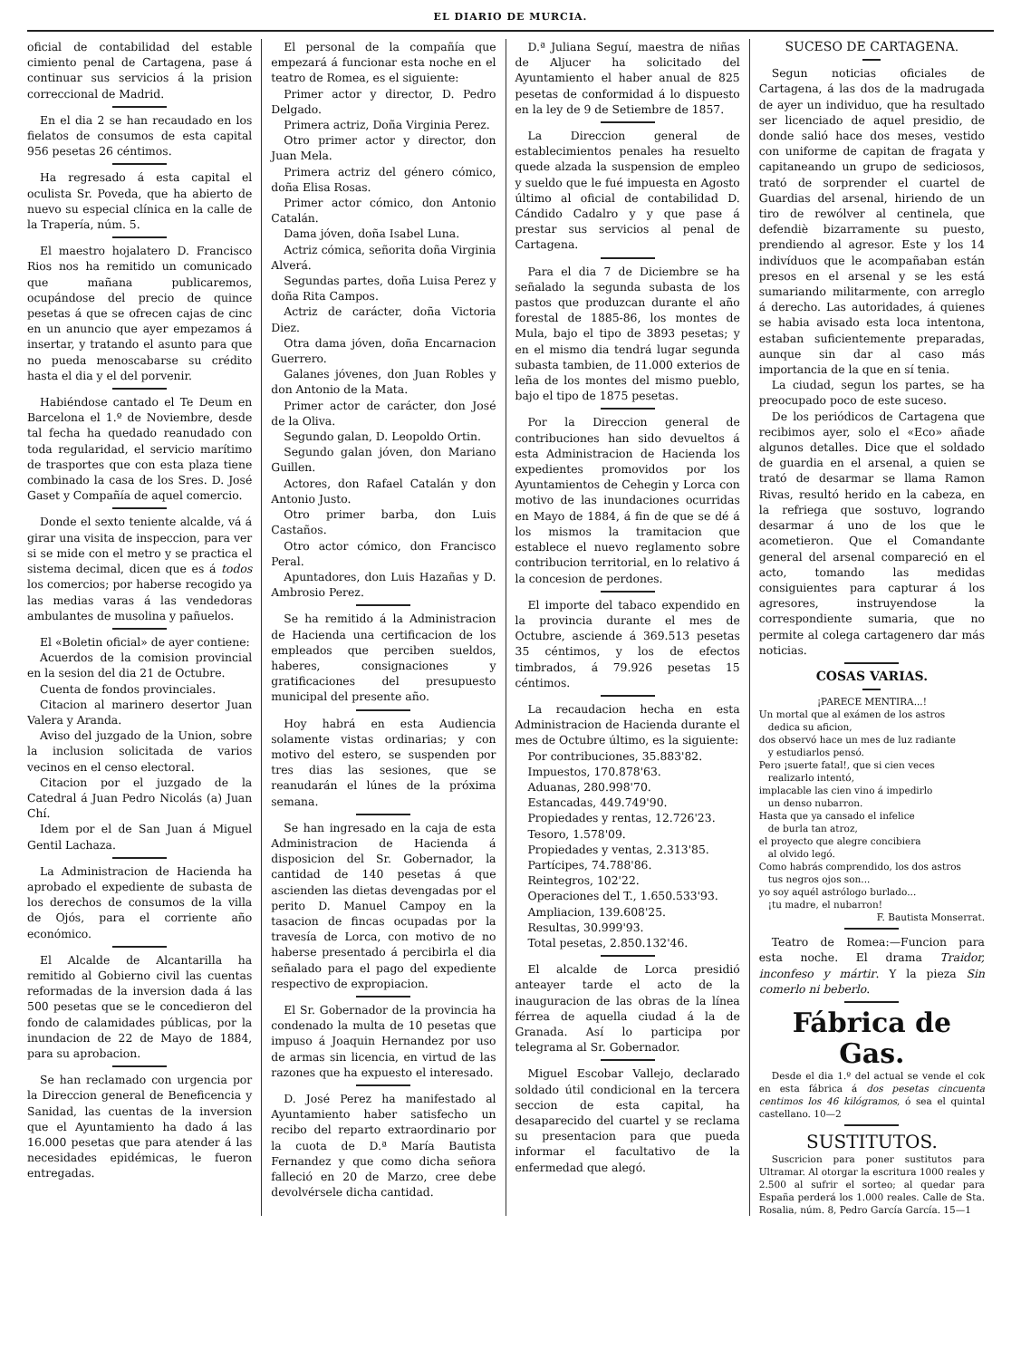EL DIARIO DE MURCIA.
oficial de contabilidad del estable cimiento penal de Cartagena, pase á continuar sus servicios á la prision correccional de Madrid.
En el dia 2 se han recaudado en los fielatos de consumos de esta capital 956 pesetas 26 céntimos.
Ha regresado á esta capital el oculista Sr. Poveda, que ha abierto de nuevo su especial clínica en la calle de la Trapería, núm. 5.
El maestro hojalatero D. Francisco Rios nos ha remitido un comunicado que mañana publicaremos, ocupándose del precio de quince pesetas á que se ofrecen cajas de cinc en un anuncio que ayer empezamos á insertar, y tratando el asunto para que no pueda menoscabarse su crédito hasta el dia y el del porvenir.
Habiéndose cantado el Te Deum en Barcelona el 1.º de Noviembre, desde tal fecha ha quedado reanudado con toda regularidad, el servicio marítimo de trasportes que con esta plaza tiene combinado la casa de los Sres. D. José Gaset y Compañía de aquel comercio.
Donde el sexto teniente alcalde, vá á girar una visita de inspeccion, para ver si se mide con el metro y se practica el sistema decimal, dicen que es á todos los comercios; por haberse recogido ya las medias varas á las vendedoras ambulantes de musolina y pañuelos.
El «Boletin oficial» de ayer contiene:
Acuerdos de la comision provincial en la sesion del dia 21 de Octubre.
Cuenta de fondos provinciales.
Citacion al marinero desertor Juan Valera y Aranda.
Aviso del juzgado de la Union, sobre la inclusion solicitada de varios vecinos en el censo electoral.
Citacion por el juzgado de la Catedral á Juan Pedro Nicolás (a) Juan Chí.
Idem por el de San Juan á Miguel Gentil Lachaza.
La Administracion de Hacienda ha aprobado el expediente de subasta de los derechos de consumos de la villa de Ojós, para el corriente año económico.
El Alcalde de Alcantarilla ha remitido al Gobierno civil las cuentas reformadas de la inversion dada á las 500 pesetas que se le concedieron del fondo de calamidades públicas, por la inundacion de 22 de Mayo de 1884, para su aprobacion.
Se han reclamado con urgencia por la Direccion general de Beneficencia y Sanidad, las cuentas de la inversion que el Ayuntamiento ha dado á las 16.000 pesetas que para atender á las necesidades epidémicas, le fueron entregadas.
El personal de la compañía que empezará á funcionar esta noche en el teatro de Romea, es el siguiente:
Primer actor y director, D. Pedro Delgado.
Primera actriz, Doña Virginia Perez.
Otro primer actor y director, don Juan Mela.
Primera actriz del género cómico, doña Elisa Rosas.
Primer actor cómico, don Antonio Catalán.
Dama jóven, doña Isabel Luna.
Actriz cómica, señorita doña Virginia Alverá.
Segundas partes, doña Luisa Perez y doña Rita Campos.
Actriz de carácter, doña Victoria Diez.
Otra dama jóven, doña Encarnacion Guerrero.
Galanes jóvenes, don Juan Robles y don Antonio de la Mata.
Primer actor de carácter, don José de la Oliva.
Segundo galan, D. Leopoldo Ortin.
Segundo galan jóven, don Mariano Guillen.
Actores, don Rafael Catalán y don Antonio Justo.
Otro primer barba, don Luis Castaños.
Otro actor cómico, don Francisco Peral.
Apuntadores, don Luis Hazañas y D. Ambrosio Perez.
Se ha remitido á la Administracion de Hacienda una certificacion de los empleados que perciben sueldos, haberes, consignaciones y gratificaciones del presupuesto municipal del presente año.
Hoy habrá en esta Audiencia solamente vistas ordinarias; y con motivo del estero, se suspenden por tres dias las sesiones, que se reanudarán el lúnes de la próxima semana.
Se han ingresado en la caja de esta Administracion de Hacienda á disposicion del Sr. Gobernador, la cantidad de 140 pesetas á que ascienden las dietas devengadas por el perito D. Manuel Campoy en la tasacion de fincas ocupadas por la travesía de Lorca, con motivo de no haberse presentado á percibirla el dia señalado para el pago del expediente respectivo de expropiacion.
El Sr. Gobernador de la provincia ha condenado la multa de 10 pesetas que impuso á Joaquin Hernandez por uso de armas sin licencia, en virtud de las razones que ha expuesto el interesado.
D. José Perez ha manifestado al Ayuntamiento haber satisfecho un recibo del reparto extraordinario por la cuota de D.ª María Bautista Fernandez y que como dicha señora falleció en 20 de Marzo, cree debe devolvérsele dicha cantidad.
D.ª Juliana Seguí, maestra de niñas de Aljucer ha solicitado del Ayuntamiento el haber anual de 825 pesetas de conformidad á lo dispuesto en la ley de 9 de Setiembre de 1857.
La Direccion general de establecimientos penales ha resuelto quede alzada la suspension de empleo y sueldo que le fué impuesta en Agosto último al oficial de contabilidad D. Cándido Cadalro y y que pase á prestar sus servicios al penal de Cartagena.
Para el dia 7 de Diciembre se ha señalado la segunda subasta de los pastos que produzcan durante el año forestal de 1885-86, los montes de Mula, bajo el tipo de 3893 pesetas; y en el mismo dia tendrá lugar segunda subasta tambien, de 11.000 exterios de leña de los montes del mismo pueblo, bajo el tipo de 1875 pesetas.
Por la Direccion general de contribuciones han sido devueltos á esta Administracion de Hacienda los expedientes promovidos por los Ayuntamientos de Cehegin y Lorca con motivo de las inundaciones ocurridas en Mayo de 1884, á fin de que se dé á los mismos la tramitacion que establece el nuevo reglamento sobre contribucion territorial, en lo relativo á la concesion de perdones.
El importe del tabaco expendido en la provincia durante el mes de Octubre, asciende á 369.513 pesetas 35 céntimos, y los de efectos timbrados, á 79.926 pesetas 15 céntimos.
La recaudacion hecha en esta Administracion de Hacienda durante el mes de Octubre último, es la siguiente:
Por contribuciones, 35.883'82.
Impuestos, 170.878'63.
Aduanas, 280.998'70.
Estancadas, 449.749'90.
Propiedades y rentas, 12.726'23.
Tesoro, 1.578'09.
Propiedades y ventas, 2.313'85.
Partícipes, 74.788'86.
Reintegros, 102'22.
Operaciones del T., 1.650.533'93.
Ampliacion, 139.608'25.
Resultas, 30.999'93.
Total pesetas, 2.850.132'46.
El alcalde de Lorca presidió anteayer tarde el acto de la inauguracion de las obras de la línea férrea de aquella ciudad á la de Granada. Así lo participa por telegrama al Sr. Gobernador.
Miguel Escobar Vallejo, declarado soldado útil condicional en la tercera seccion de esta capital, ha desaparecido del cuartel y se reclama su presentacion para que pueda informar el facultativo de la enfermedad que alegó.
SUCESO DE CARTAGENA.
Segun noticias oficiales de Cartagena, á las dos de la madrugada de ayer un individuo, que ha resultado ser licenciado de aquel presidio, de donde salió hace dos meses, vestido con uniforme de capitan de fragata y capitaneando un grupo de sediciosos, trató de sorprender el cuartel de Guardias del arsenal, hiriendo de un tiro de rewólver al centinela, que defendiè bizarramente su puesto, prendiendo al agresor. Este y los 14 indivíduos que le acompañaban están presos en el arsenal y se les está sumariando militarmente, con arreglo á derecho. Las autoridades, á quienes se habia avisado esta loca intentona, estaban suficientemente preparadas, aunque sin dar al caso más importancia de la que en sí tenia.
La ciudad, segun los partes, se ha preocupado poco de este suceso.
De los periódicos de Cartagena que recibimos ayer, solo el «Eco» añade algunos detalles. Dice que el soldado de guardia en el arsenal, a quien se trató de desarmar se llama Ramon Rivas, resultó herido en la cabeza, en la refriega que sostuvo, logrando desarmar á uno de los que le acometieron. Que el Comandante general del arsenal compareció en el acto, tomando las medidas consiguientes para capturar á los agresores, instruyendose la correspondiente sumaria, que no permite al colega cartagenero dar más noticias.
COSAS VARIAS.
¡PARECE MENTIRA...!
Un mortal que al exámen de los astros
dedica su aficion,
dos observó hace un mes de luz radiante
y estudiarlos pensó.
Pero ¡suerte fatal!, que si cien veces
realizarlo intentó,
implacable las cien vino á impedirlo
un denso nubarron.
Hasta que ya cansado el infelice
de burla tan atroz,
el proyecto que alegre concibiera
al olvido legó.
Como habrás comprendido, los dos astros
tus negros ojos son...
yo soy aquél astrólogo burlado...
¡tu madre, el nubarron!
F. Bautista Monserrat.
Teatro de Romea:—Funcion para esta noche. El drama Traidor, inconfeso y mártir. Y la pieza Sin comerlo ni beberlo.
Fábrica de Gas.
Desde el dia 1.º del actual se vende el cok en esta fábrica á dos pesetas cincuenta centimos los 46 kilógramos, ó sea el quintal castellano. 10—2
SUSTITUTOS.
Suscricion para poner sustitutos para Ultramar. Al otorgar la escritura 1000 reales y 2.500 al sufrir el sorteo; al quedar para España perderá los 1.000 reales. Calle de Sta. Rosalia, núm. 8, Pedro García García. 15—1